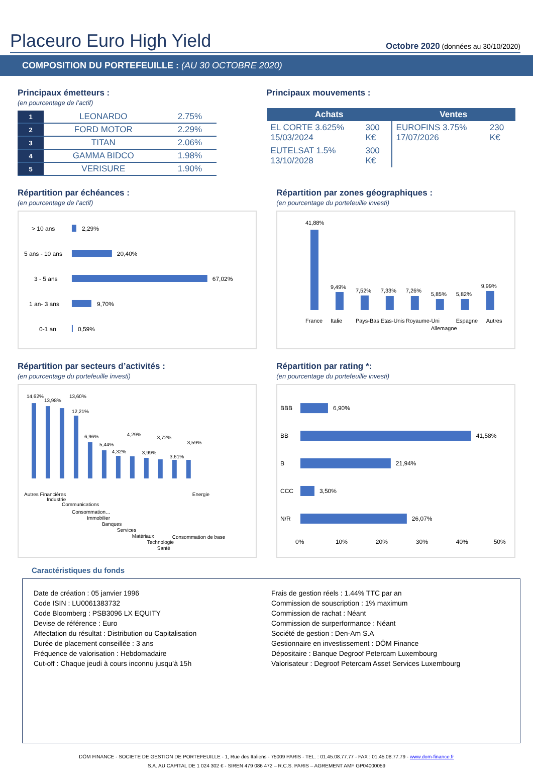Placeuro Euro High Yield
Octobre 2020 (données au 30/10/2020)
COMPOSITION DU PORTEFEUILLE : (AU 30 OCTOBRE 2020)
Principaux émetteurs :
(en pourcentage de l’actif)
| 1 | LEONARDO | 2.75% |
| 2 | FORD MOTOR | 2.29% |
| 3 | TITAN | 2.06% |
| 4 | GAMMA BIDCO | 1.98% |
| 5 | VERISURE | 1.90% |
Principaux mouvements :
| Achats | | Ventes | |
| --- | --- | --- | --- |
| EL CORTE 3.625% 15/03/2024 | 300 K€ | EUROFINS 3.75% 17/07/2026 | 230 K€ |
| EUTELSAT 1.5% 13/10/2028 | 300 K€ | | |
Répartition par échéances :
(en pourcentage de l’actif)
> 10 ans
2,29%
5 ans - 10 ans
20,40%
3 - 5 ans
67,02%
1 an- 3 ans
9,70%
0-1 an
0,59%
Répartition par zones géographiques :
(en pourcentage du portefeuille investi)
41,88%
9,49%
7,52%
7,33%
7,26%
5,85%
5,82%
9,99%
France
Italie
Pays-Bas
Etas-Unis
Royaume-Uni
Allemagne
Espagne
Autres
Répartition par secteurs d’activités :
(en pourcentage du portefeuille investi)
14,62%
13,98%
13,60%
12,21%
6,96%
5,44%
4,32%
4,29%
3,99%
3,72%
3,61%
3,59%
Autres Financières
Industrie
Communications
Consommation…
Immobilier
Banques
Services
Matériaux
Technologie
Santé
Consommation de base
Energie
Répartition par rating *:
(en pourcentage du portefeuille investi)
BBB
6,90%
BB
41,58%
B
21,94%
CCC
3,50%
N/R
26,07%
0%
10%
20%
30%
40%
50%
Caractéristiques du fonds
Date de création : 05 janvier 1996
Code ISIN : LU0061383732
Code Bloomberg : PSB3096 LX EQUITY
Devise de référence : Euro
Affectation du résultat : Distribution ou Capitalisation
Durée de placement conseillée : 3 ans
Fréquence de valorisation : Hebdomadaire
Cut-off : Chaque jeudi à cours inconnu jusqu’à 15h
Frais de gestion réels : 1.44% TTC par an
Commission de souscription : 1% maximum
Commission de rachat : Néant
Commission de surperformance : Néant
Société de gestion : Den-Am S.A
Gestionnaire en investissement : DÔM Finance
Dépositaire : Banque Degroof Petercam Luxembourg
Valorisateur : Degroof Petercam Asset Services Luxembourg
DÔM FINANCE - SOCIETE DE GESTION DE PORTEFEUILLE - 1, Rue des Italiens - 75009 PARIS - TEL. : 01.45.08.77.77 - FAX : 01.45.08.77.79 - www.dom-finance.fr
S.A. AU CAPITAL DE 1 024 302 € - SIREN 479 086 472 – R.C.S. PARIS – AGREMENT AMF GP04000059